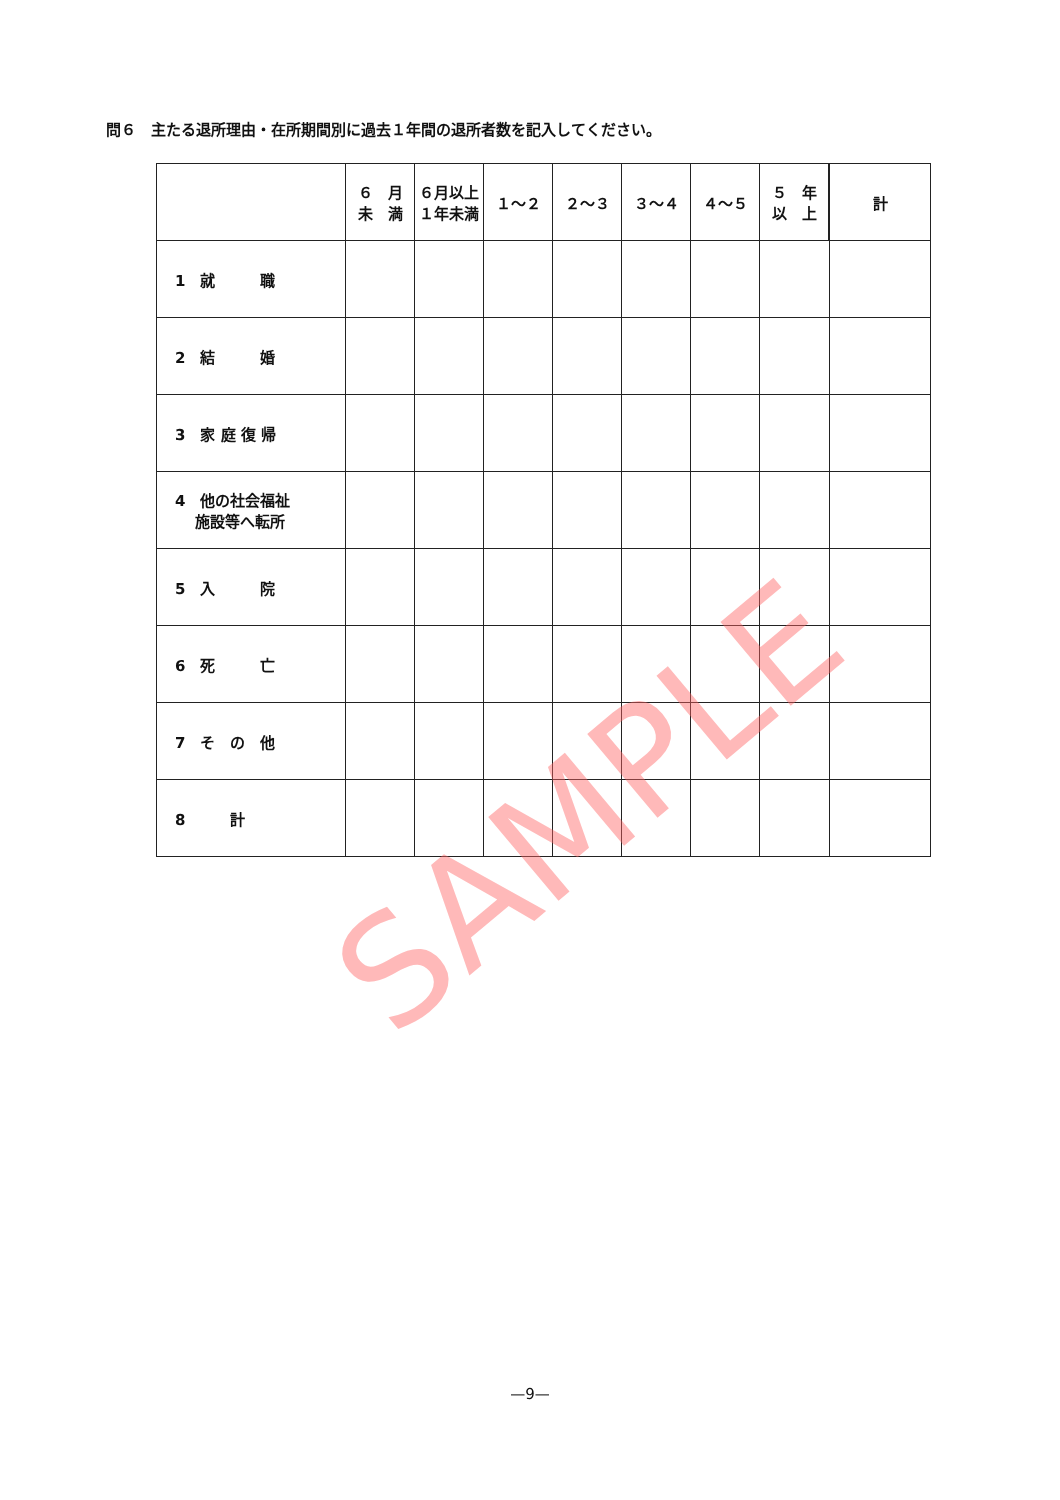問６　主たる退所理由・在所期間別に過去１年間の退所者数を記入してください。
| | ６ 月 未 満 | ６月以上 １年未満 | １～２ | ２～３ | ３～４ | ４～５ | ５ 年 以 上 | 計 |
| --- | --- | --- | --- | --- | --- | --- | --- | --- |
| 1 就 職 | | | | | | | | |
| 2 結 婚 | | | | | | | | |
| 3 家 庭 復 帰 | | | | | | | | |
| 4 他の社会福祉 施設等へ転所 | | | | | | | | |
| 5 入 院 | | | | | | | | |
| 6 死 亡 | | | | | | | | |
| 7 そ の 他 | | | | | | | | |
| 8 計 | | | | | | | | |
SAMPLE
—9—